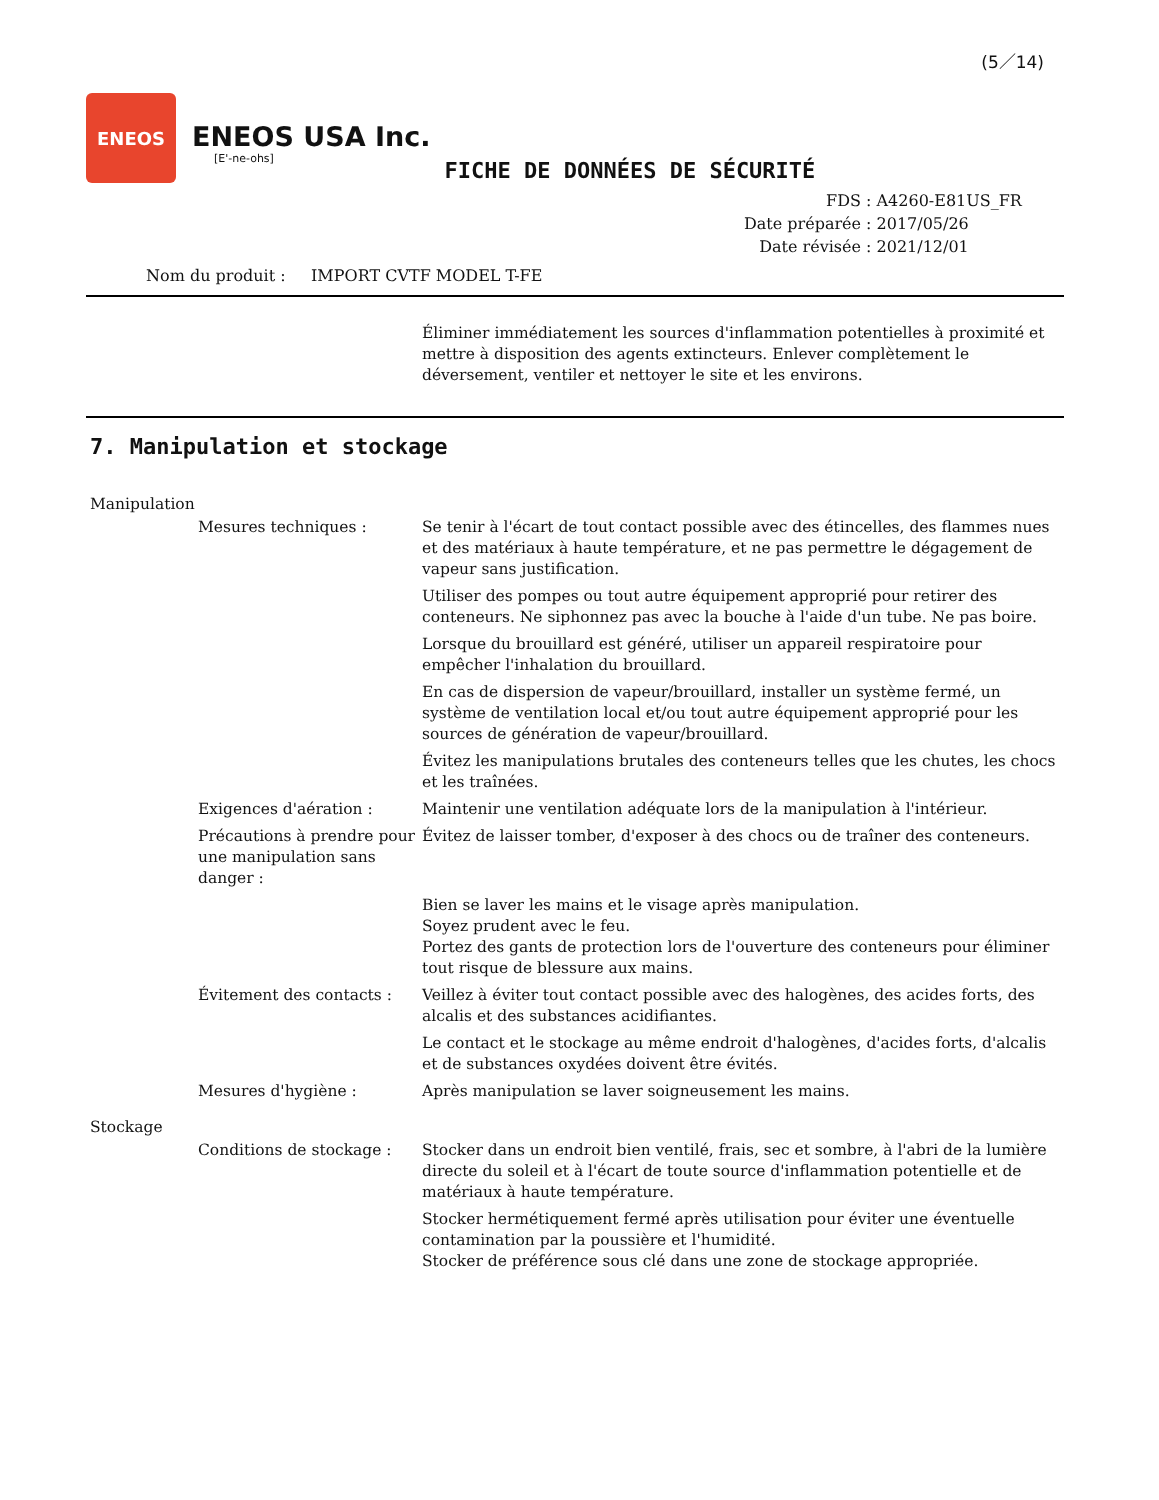(5／14)
ENEOS
ENEOS USA Inc.
[E'-ne-ohs]
FICHE DE DONNÉES DE SÉCURITÉ
FDS : A4260-E81US_FR
Date préparée : 2017/05/26
Date révisée : 2021/12/01
Nom du produit : IMPORT CVTF MODEL T-FE
Éliminer immédiatement les sources d'inflammation potentielles à proximité et mettre à disposition des agents extincteurs. Enlever complètement le déversement, ventiler et nettoyer le site et les environs.
7. Manipulation et stockage
Manipulation
Mesures techniques : Se tenir à l'écart de tout contact possible avec des étincelles, des flammes nues et des matériaux à haute température, et ne pas permettre le dégagement de vapeur sans justification.
Utiliser des pompes ou tout autre équipement approprié pour retirer des conteneurs. Ne siphonnez pas avec la bouche à l'aide d'un tube. Ne pas boire.
Lorsque du brouillard est généré, utiliser un appareil respiratoire pour empêcher l'inhalation du brouillard.
En cas de dispersion de vapeur/brouillard, installer un système fermé, un système de ventilation local et/ou tout autre équipement approprié pour les sources de génération de vapeur/brouillard.
Évitez les manipulations brutales des conteneurs telles que les chutes, les chocs et les traînées.
Exigences d'aération : Maintenir une ventilation adéquate lors de la manipulation à l'intérieur.
Précautions à prendre pour une manipulation sans danger :
Évitez de laisser tomber, d'exposer à des chocs ou de traîner des conteneurs.
Bien se laver les mains et le visage après manipulation.
Soyez prudent avec le feu.
Portez des gants de protection lors de l'ouverture des conteneurs pour éliminer tout risque de blessure aux mains.
Évitement des contacts : Veillez à éviter tout contact possible avec des halogènes, des acides forts, des alcalis et des substances acidifiantes.
Le contact et le stockage au même endroit d'halogènes, d'acides forts, d'alcalis et de substances oxydées doivent être évités.
Mesures d'hygiène : Après manipulation se laver soigneusement les mains.
Stockage
Conditions de stockage : Stocker dans un endroit bien ventilé, frais, sec et sombre, à l'abri de la lumière directe du soleil et à l'écart de toute source d'inflammation potentielle et de matériaux à haute température.
Stocker hermétiquement fermé après utilisation pour éviter une éventuelle contamination par la poussière et l'humidité.
Stocker de préférence sous clé dans une zone de stockage appropriée.